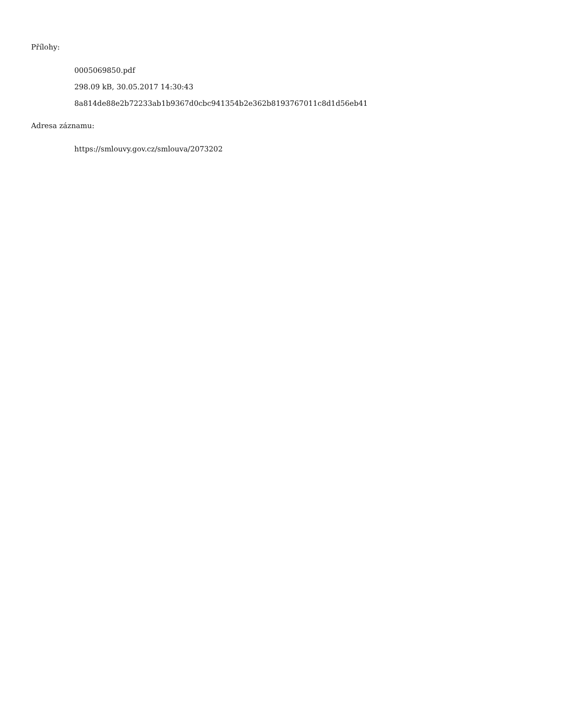Přílohy:
0005069850.pdf
298.09 kB, 30.05.2017 14:30:43
8a814de88e2b72233ab1b9367d0cbc941354b2e362b8193767011c8d1d56eb41
Adresa záznamu:
https://smlouvy.gov.cz/smlouva/2073202